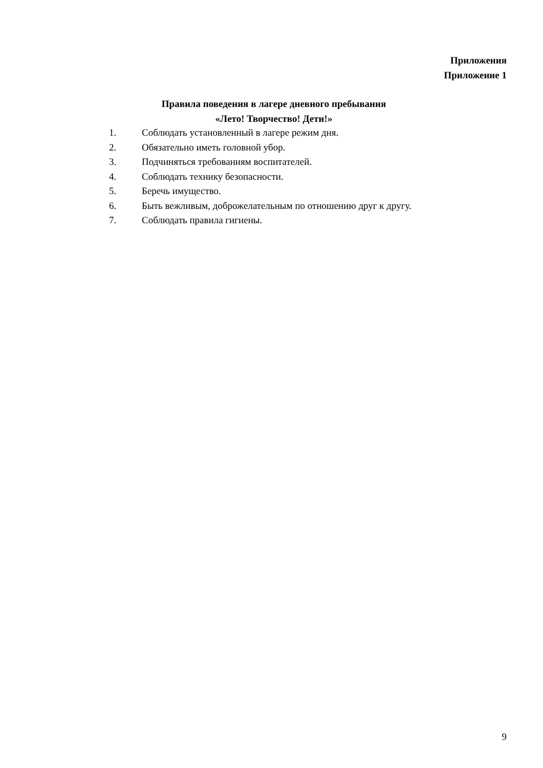Приложения
Приложение 1
Правила поведения в лагере дневного пребывания
«Лето! Творчество! Дети!»
1. Соблюдать установленный в лагере режим дня.
2. Обязательно иметь головной убор.
3. Подчиняться требованиям воспитателей.
4. Соблюдать технику безопасности.
5. Беречь имущество.
6. Быть вежливым, доброжелательным по отношению друг к другу.
7. Соблюдать правила гигиены.
9